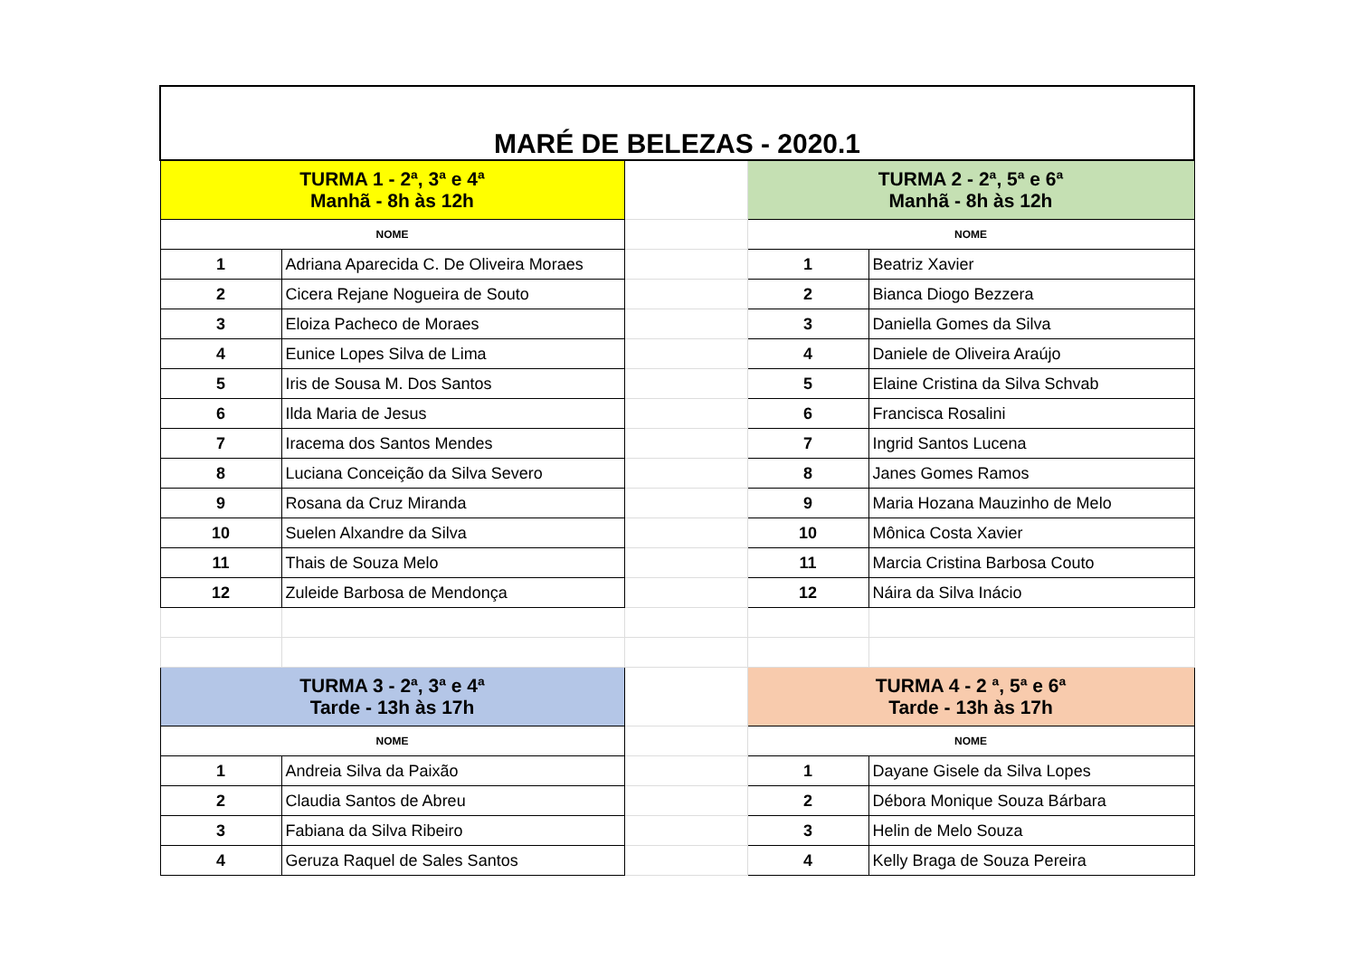| MARÉ DE BELEZAS - 2020.1 | | | | |
| TURMA 1 - 2ª, 3ª e 4ª Manhã - 8h às 12h | | | TURMA 2 - 2ª, 5ª e 6ª Manhã - 8h às 12h | |
| NOME | | | NOME | |
| 1 | Adriana Aparecida C. De Oliveira Moraes | | 1 | Beatriz Xavier |
| 2 | Cicera Rejane Nogueira de Souto | | 2 | Bianca Diogo Bezzera |
| 3 | Eloiza Pacheco de Moraes | | 3 | Daniella Gomes da Silva |
| 4 | Eunice Lopes Silva de Lima | | 4 | Daniele de Oliveira Araújo |
| 5 | Iris de Sousa M. Dos Santos | | 5 | Elaine Cristina da Silva Schvab |
| 6 | Ilda Maria de Jesus | | 6 | Francisca Rosalini |
| 7 | Iracema dos Santos Mendes | | 7 | Ingrid Santos Lucena |
| 8 | Luciana Conceição da Silva Severo | | 8 | Janes Gomes Ramos |
| 9 | Rosana da Cruz Miranda | | 9 | Maria Hozana Mauzinho de Melo |
| 10 | Suelen Alxandre da Silva | | 10 | Mônica Costa Xavier |
| 11 | Thais de Souza Melo | | 11 | Marcia Cristina Barbosa Couto |
| 12 | Zuleide Barbosa de Mendonça | | 12 | Náira da Silva Inácio |
| TURMA 3 - 2ª, 3ª e 4ª Tarde - 13h às 17h | | | TURMA 4 - 2 ª, 5ª e 6ª Tarde - 13h às 17h | |
| NOME | | | NOME | |
| 1 | Andreia Silva da Paixão | | 1 | Dayane Gisele da Silva Lopes |
| 2 | Claudia Santos de Abreu | | 2 | Débora Monique Souza Bárbara |
| 3 | Fabiana da Silva Ribeiro | | 3 | Helin de Melo Souza |
| 4 | Geruza Raquel de Sales Santos | | 4 | Kelly Braga de Souza Pereira |